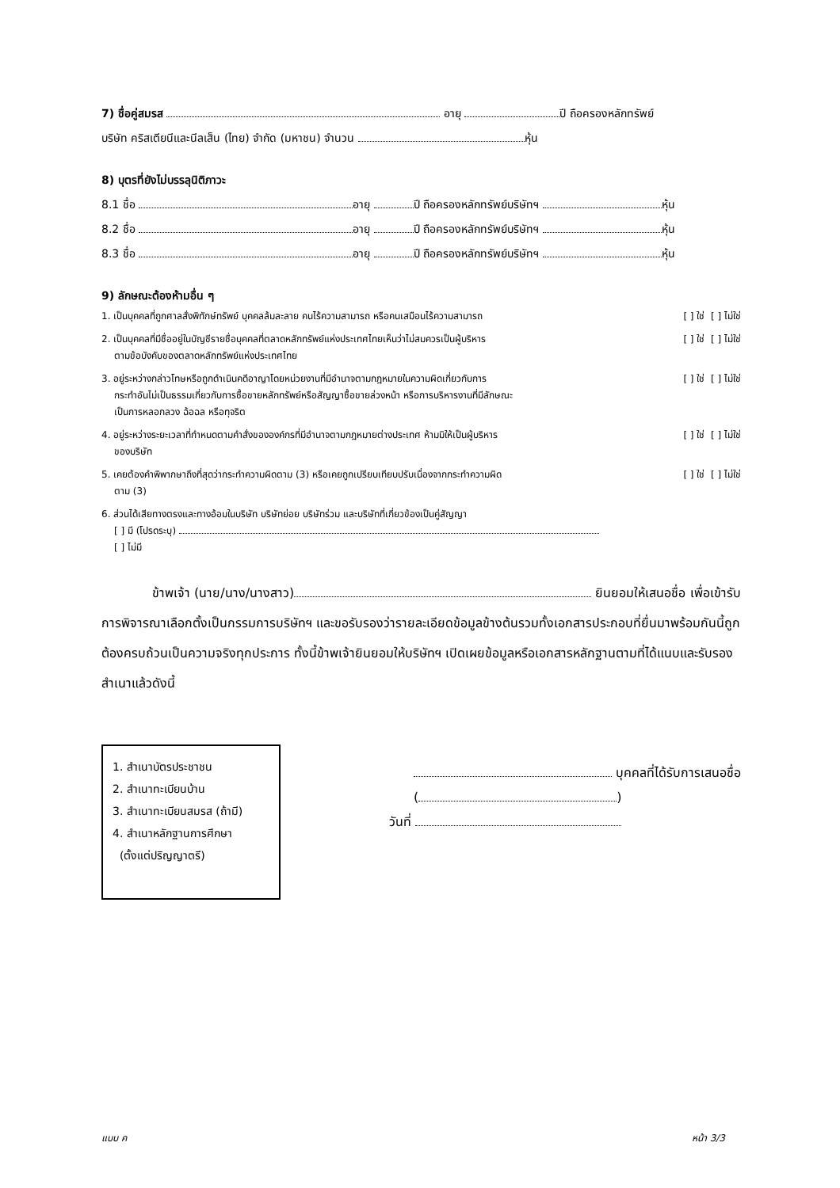7) ชื่อคู่สมรส อายุ ปี ถือครองหลักทรัพย์
บริษัท คริสเตียนีและนีลเส็น (ไทย) จำกัด (มหาชน) จำนวน หุ้น
8) บุตรที่ยังไม่บรรลุนิติภาวะ
8.1 ชื่อ อายุ ปี ถือครองหลักทรัพย์บริษัทฯ หุ้น
8.2 ชื่อ อายุ ปี ถือครองหลักทรัพย์บริษัทฯ หุ้น
8.3 ชื่อ อายุ ปี ถือครองหลักทรัพย์บริษัทฯ หุ้น
9) ลักษณะต้องห้ามอื่น ๆ
1. เป็นบุคคลที่ถูกศาลสั่งพิทักษ์ทรัพย์ บุคคลล้มละลาย คนไร้ความสามารถ หรือคนเสมือนไร้ความสามารถ [ ] ใช่ [ ] ไม่ใช่
2. เป็นบุคคลที่มีชื่ออยู่ในบัญชีรายชื่อบุคคลที่ตลาดหลักทรัพย์แห่งประเทศไทยเห็นว่าไม่สมควรเป็นผู้บริหาร [ ] ใช่ [ ] ไม่ใช่
ตามข้อบังคับของตลาดหลักทรัพย์แห่งประเทศไทย
3. อยู่ระหว่างกล่าวโทษหรือถูกดำเนินคดีอาญาโดยหน่วยงานที่มีอำนาจตามกฎหมายในความผิดเกี่ยวกับการ [ ] ใช่ [ ] ไม่ใช่
กระทำอันไม่เป็นธรรมเกี่ยวกับการซื้อขายหลักทรัพย์หรือสัญญาซื้อขายล่วงหน้า หรือการบริหารงานที่มีลักษณะ
เป็นการหลอกลวง ฉ้อฉล หรือทุจริต
4. อยู่ระหว่างระยะเวลาที่กำหนดตามคำสั่งขององค์กรที่มีอำนาจตามกฎหมายต่างประเทศ ห้ามมิให้เป็นผู้บริหาร [ ] ใช่ [ ] ไม่ใช่
ของบริษัท
5. เคยต้องคำพิพากษาถึงที่สุดว่ากระทำความผิดตาม (3) หรือเคยถูกเปรียบเทียบปรับเนื่องจากกระทำความผิด [ ] ใช่ [ ] ไม่ใช่
ตาม (3)
6. ส่วนได้เสียทางตรงและทางอ้อมในบริษัท บริษัทย่อย บริษัทร่วม และบริษัทที่เกี่ยวข้องเป็นคู่สัญญา
[ ] มี (โปรดระบุ)
[ ] ไม่มี
ข้าพเจ้า (นาย/นาง/นางสาว) ยินยอมให้เสนอชื่อ เพื่อเข้ารับการพิจารณาเลือกตั้งเป็นกรรมการบริษัทฯ และขอรับรองว่ารายละเอียดข้อมูลข้างต้นรวมทั้งเอกสารประกอบที่ยื่นมาพร้อมกันนี้ถูกต้องครบถ้วนเป็นความจริงทุกประการ ทั้งนี้ข้าพเจ้ายินยอมให้บริษัทฯ เปิดเผยข้อมูลหรือเอกสารหลักฐานตามที่ได้แนบและรับรองสำเนาแล้วดังนี้
1. สำเนาบัตรประชาชน
2. สำเนาทะเบียนบ้าน
3. สำเนาทะเบียนสมรส (ถ้ามี)
4. สำเนาหลักฐานการศึกษา
(ตั้งแต่ปริญญาตรี)
บุคคลที่ได้รับการเสนอชื่อ
( )
วันที่
แบบ ค หน้า 3/3